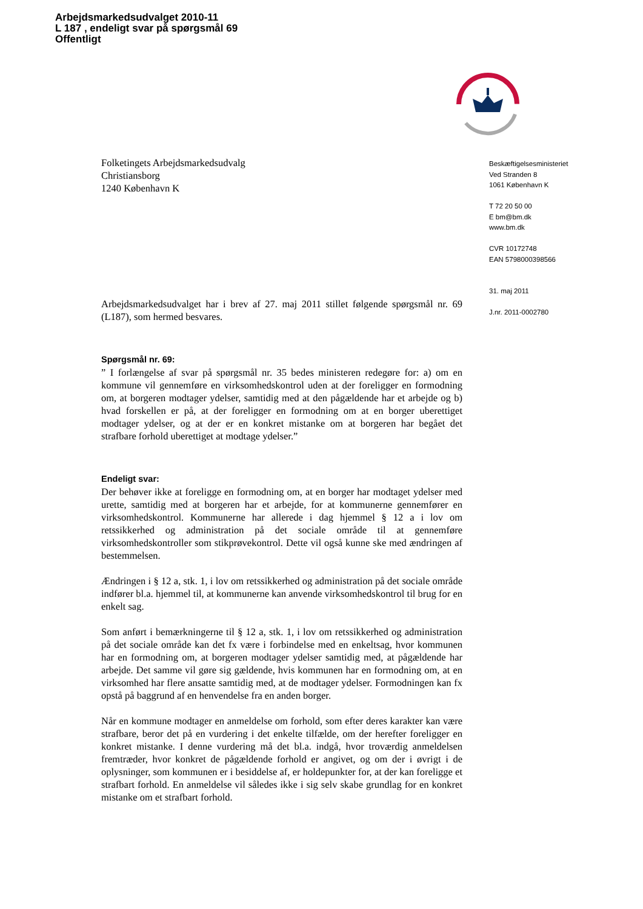Arbejdsmarkedsudvalget 2010-11
L 187 , endeligt svar på spørgsmål 69
Offentligt
Beskæftigelsesministeriet
Ved Stranden 8
1061 København K
T 72 20 50 00
E bm@bm.dk
www.bm.dk
CVR 10172748
EAN 5798000398566
31. maj 2011
J.nr. 2011-0002780
Folketingets Arbejdsmarkedsudvalg
Christiansborg
1240 København K
Arbejdsmarkedsudvalget har i brev af 27. maj 2011 stillet følgende spørgsmål nr. 69 (L187), som hermed besvares.
Spørgsmål nr. 69:
” I forlængelse af svar på spørgsmål nr. 35 bedes ministeren redegøre for: a) om en kommune vil gennemføre en virksomhedskontrol uden at der foreligger en formodning om, at borgeren modtager ydelser, samtidig med at den pågældende har et arbejde og b) hvad forskellen er på, at der foreligger en formodning om at en borger uberettiget modtager ydelser, og at der er en konkret mistanke om at borgeren har begået det strafbare forhold uberettiget at modtage ydelser.”
Endeligt svar:
Der behøver ikke at foreligge en formodning om, at en borger har modtaget ydelser med urette, samtidig med at borgeren har et arbejde, for at kommunerne gennemfører en virksomhedskontrol. Kommunerne har allerede i dag hjemmel § 12 a i lov om retssikkerhed og administration på det sociale område til at gennemføre virksomhedskontroller som stikprøvekontrol. Dette vil også kunne ske med ændringen af bestemmelsen.
Ændringen i § 12 a, stk. 1, i lov om retssikkerhed og administration på det sociale område indfører bl.a. hjemmel til, at kommunerne kan anvende virksomhedskontrol til brug for en enkelt sag.
Som anført i bemærkningerne til § 12 a, stk. 1, i lov om retssikkerhed og administration på det sociale område kan det fx være i forbindelse med en enkeltsag, hvor kommunen har en formodning om, at borgeren modtager ydelser samtidig med, at pågældende har arbejde. Det samme vil gøre sig gældende, hvis kommunen har en formodning om, at en virksomhed har flere ansatte samtidig med, at de modtager ydelser. Formodningen kan fx opstå på baggrund af en henvendelse fra en anden borger.
Når en kommune modtager en anmeldelse om forhold, som efter deres karakter kan være strafbare, beror det på en vurdering i det enkelte tilfælde, om der herefter foreligger en konkret mistanke. I denne vurdering må det bl.a. indgå, hvor troværdig anmeldelsen fremtræder, hvor konkret de pågældende forhold er angivet, og om der i øvrigt i de oplysninger, som kommunen er i besiddelse af, er holdepunkter for, at der kan foreligge et strafbart forhold. En anmeldelse vil således ikke i sig selv skabe grundlag for en konkret mistanke om et strafbart forhold.